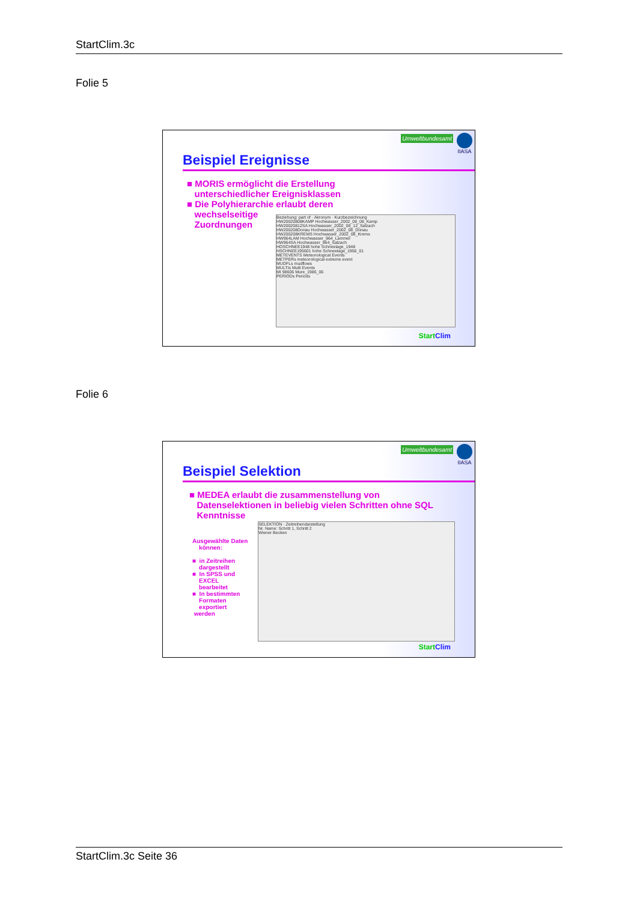StartClim.3c
Folie 5
Umweltbundesamt IIASA
Beispiel Ereignisse
■ MORIS ermöglicht die Erstellung
unterschiedlicher Ereignisklassen
■ Die Polyhierarchie erlaubt deren
wechselseitige
Zuordnungen
Beziehung: part of · Akronym · Kurzbezeichnung
HW20020808KAMP Hochwasser_2002_08_08_Kamp
HW20020812SA Hochwasser_2002_08_12_Salzach
HW200208Donau Hochwasser_2002_08_Donau
HW200208KREMS Hochwasser_2002_08_Krems
HW964LAM Hochwasser_964_Lammer
HW964SA Hochwasser_964_Salzach
HOSCHNEE1948 hohe Schneelage_1948
HSCHNEE195601 hohe Schneelage_1956_01
METEVENTS Meteorological Events
METPERs meteorological extreme event
MUDFLs mudflows
MULTIs Multi Events
MI 98606 Mure_1986_06
PERIODs Periods
Start Clim
Folie 6
Umweltbundesamt IIASA
Beispiel Selektion
■ MEDEA erlaubt die zusammenstellung von
Datenselektionen in beliebig vielen Schritten ohne SQL
Kenntnisse
Ausgewählte Daten
können:
■ in Zeitreihen
dargestellt
■ In SPSS und
EXCEL
bearbeitet
■ In bestimmten
Formaten
exportiert
werden
SELEKTION · Zeitreihendarstellung
Nr. Name: Schritt 1, Schritt 2
Wiener Becken
Start Clim
StartClim.3c Seite 36